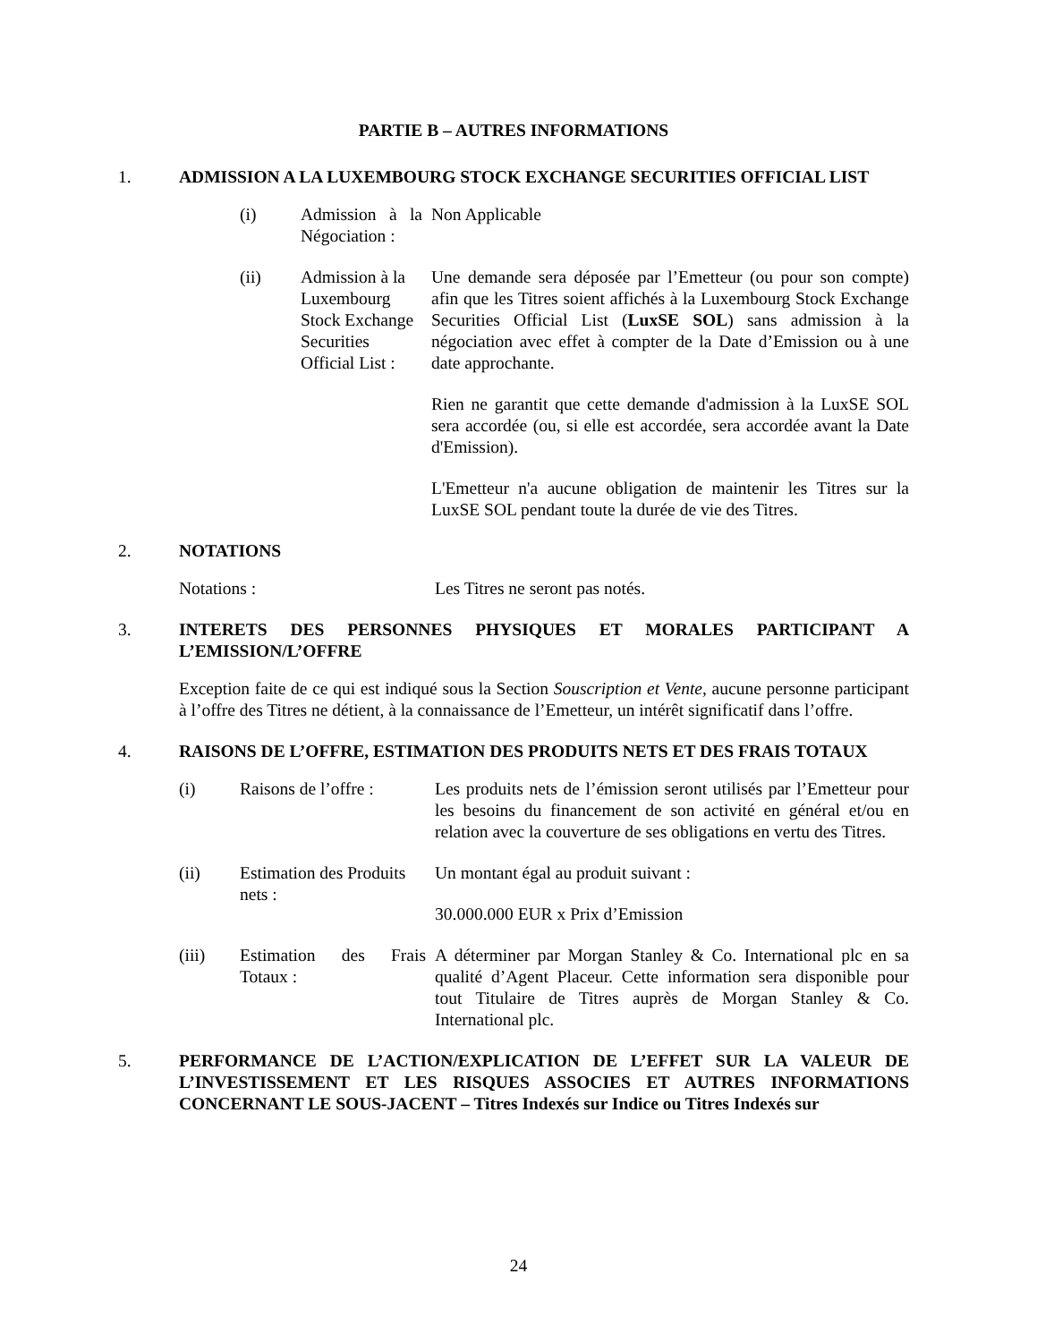PARTIE B – AUTRES INFORMATIONS
1. ADMISSION A LA LUXEMBOURG STOCK EXCHANGE SECURITIES OFFICIAL LIST
(i) Admission à la Négociation : Non Applicable
(ii) Admission à la Luxembourg Stock Exchange Securities Official List :
Une demande sera déposée par l’Emetteur (ou pour son compte) afin que les Titres soient affichés à la Luxembourg Stock Exchange Securities Official List (LuxSE SOL) sans admission à la négociation avec effet à compter de la Date d’Emission ou à une date approchante.
Rien ne garantit que cette demande d'admission à la LuxSE SOL sera accordée (ou, si elle est accordée, sera accordée avant la Date d'Emission).
L'Emetteur n'a aucune obligation de maintenir les Titres sur la LuxSE SOL pendant toute la durée de vie des Titres.
2. NOTATIONS
Notations : Les Titres ne seront pas notés.
3. INTERETS DES PERSONNES PHYSIQUES ET MORALES PARTICIPANT A L’EMISSION/L’OFFRE
Exception faite de ce qui est indiqué sous la Section Souscription et Vente, aucune personne participant à l’offre des Titres ne détient, à la connaissance de l’Emetteur, un intérêt significatif dans l’offre.
4. RAISONS DE L’OFFRE, ESTIMATION DES PRODUITS NETS ET DES FRAIS TOTAUX
(i) Raisons de l’offre : Les produits nets de l’émission seront utilisés par l’Emetteur pour les besoins du financement de son activité en général et/ou en relation avec la couverture de ses obligations en vertu des Titres.
(ii) Estimation des Produits nets :
Un montant égal au produit suivant :
30.000.000 EUR x Prix d’Emission
(iii) Estimation des Frais Totaux : A déterminer par Morgan Stanley & Co. International plc en sa qualité d’Agent Placeur. Cette information sera disponible pour tout Titulaire de Titres auprès de Morgan Stanley & Co. International plc.
5. PERFORMANCE DE L’ACTION/EXPLICATION DE L’EFFET SUR LA VALEUR DE L’INVESTISSEMENT ET LES RISQUES ASSOCIES ET AUTRES INFORMATIONS CONCERNANT LE SOUS-JACENT – Titres Indexés sur Indice ou Titres Indexés sur
24